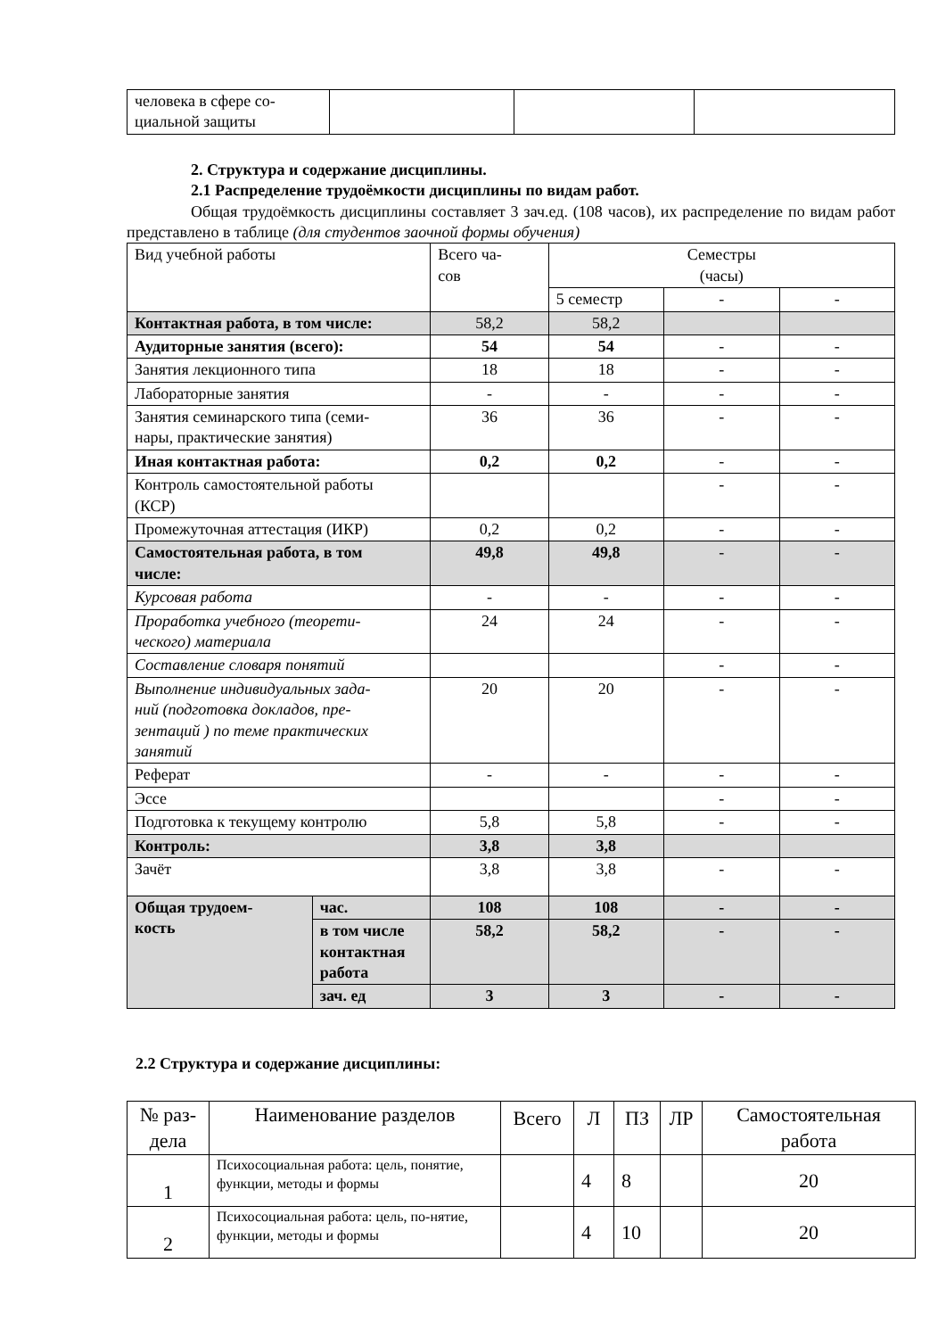| человека в сфере со- циальной защиты | | | |
2. Структура и содержание дисциплины.
2.1 Распределение трудоёмкости дисциплины по видам работ.
Общая трудоёмкость дисциплины составляет 3 зач.ед. (108 часов), их распределение по видам работ представлено в таблице (для студентов заочной формы обучения)
| Вид учебной работы | | Всего ча- сов | Семестры (часы) | | |
| | | | 5 семестр | - | - |
| Контактная работа, в том числе: | | 58,2 | 58,2 | | |
| Аудиторные занятия (всего): | | 54 | 54 | - | - |
| Занятия лекционного типа | | 18 | 18 | - | - |
| Лабораторные занятия | | - | - | - | - |
| Занятия семинарского типа (семи- нары, практические занятия) | | 36 | 36 | - | - |
| Иная контактная работа: | | 0,2 | 0,2 | - | - |
| Контроль самостоятельной работы (КСР) | | | | - | - |
| Промежуточная аттестация (ИКР) | | 0,2 | 0,2 | - | - |
| Самостоятельная работа, в том числе: | | 49,8 | 49,8 | - | - |
| Курсовая работа | | - | - | - | - |
| Проработка учебного (теорети- ческого) материала | | 24 | 24 | - | - |
| Составление словаря понятий | | | | - | - |
| Выполнение индивидуальных зада- ний (подготовка докладов, пре- зентаций ) по теме практических занятий | | 20 | 20 | - | - |
| Реферат | | - | - | - | - |
| Эссе | | | | - | - |
| Подготовка к текущему контролю | | 5,8 | 5,8 | - | - |
| Контроль: | | 3,8 | 3,8 | | |
| Зачёт | | 3,8 | 3,8 | - | - |
| Общая трудоем- кость | час. | 108 | 108 | - | - |
| | в том числе контактная работа | 58,2 | 58,2 | - | - |
| | зач. ед | 3 | 3 | - | - |
2.2 Структура и содержание дисциплины:
| № раз- дела | Наименование разделов | | | | | Самостоятельная работа |
| | | Всего | Л | ПЗ | ЛР | |
| 1 | Психосоциальная работа: цель, понятие, функции, методы и формы | | 4 | 8 | | 20 |
| 2 | Психосоциальная работа: цель, по-нятие, функции, методы и формы | | 4 | 10 | | 20 |